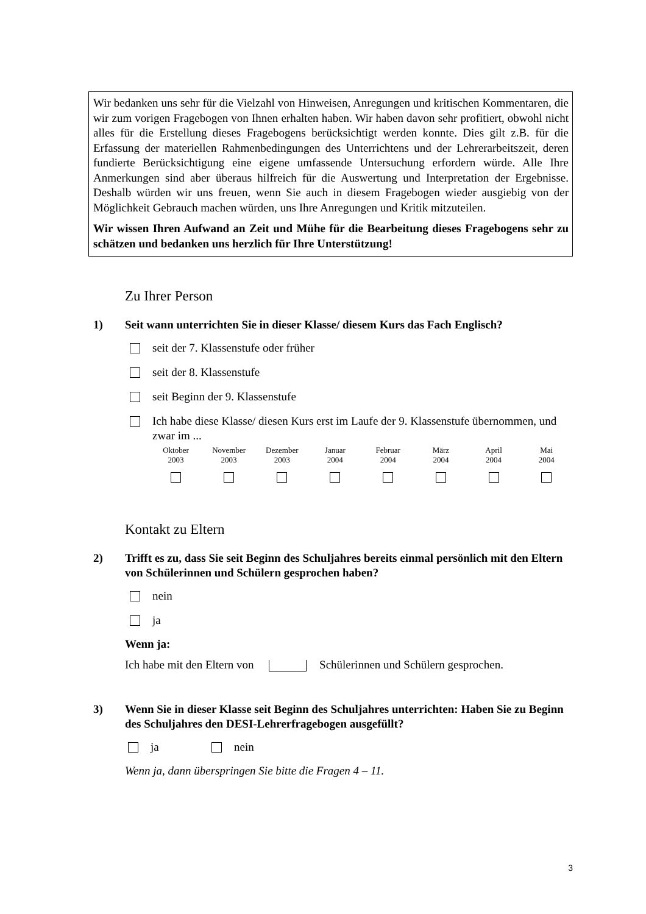Wir bedanken uns sehr für die Vielzahl von Hinweisen, Anregungen und kritischen Kommentaren, die wir zum vorigen Fragebogen von Ihnen erhalten haben. Wir haben davon sehr profitiert, obwohl nicht alles für die Erstellung dieses Fragebogens berücksichtigt werden konnte. Dies gilt z.B. für die Erfassung der materiellen Rahmenbedingungen des Unterrichtens und der Lehrerarbeitszeit, deren fundierte Berücksichtigung eine eigene umfassende Untersuchung erfordern würde. Alle Ihre Anmerkungen sind aber überaus hilfreich für die Auswertung und Interpretation der Ergebnisse. Deshalb würden wir uns freuen, wenn Sie auch in diesem Fragebogen wieder ausgiebig von der Möglichkeit Gebrauch machen würden, uns Ihre Anregungen und Kritik mitzuteilen.
Wir wissen Ihren Aufwand an Zeit und Mühe für die Bearbeitung dieses Fragebogens sehr zu schätzen und bedanken uns herzlich für Ihre Unterstützung!
Zu Ihrer Person
1) Seit wann unterrichten Sie in dieser Klasse/ diesem Kurs das Fach Englisch?
seit der 7. Klassenstufe oder früher
seit der 8. Klassenstufe
seit Beginn der 9. Klassenstufe
Ich habe diese Klasse/ diesen Kurs erst im Laufe der 9. Klassenstufe übernommen, und zwar im ...
| Oktober 2003 | November 2003 | Dezember 2003 | Januar 2004 | Februar 2004 | März 2004 | April 2004 | Mai 2004 |
Kontakt zu Eltern
2) Trifft es zu, dass Sie seit Beginn des Schuljahres bereits einmal persönlich mit den Eltern von Schülerinnen und Schülern gesprochen haben?
nein
ja
Wenn ja:
Ich habe mit den Eltern von Schülerinnen und Schülern gesprochen.
3) Wenn Sie in dieser Klasse seit Beginn des Schuljahres unterrichten: Haben Sie zu Beginn des Schuljahres den DESI-Lehrerfragebogen ausgefüllt?
ja nein
Wenn ja, dann überspringen Sie bitte die Fragen 4 – 11.
3